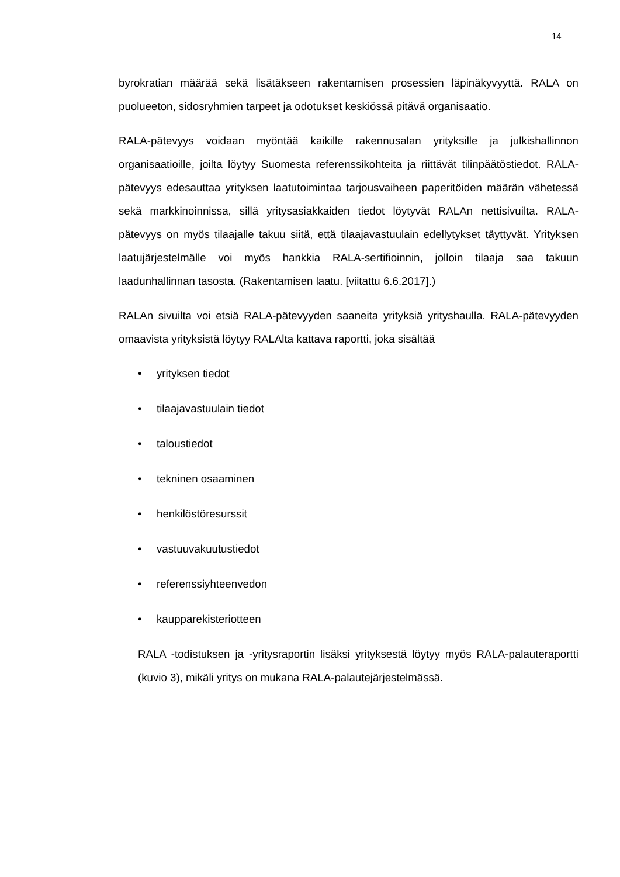14
byrokratian määrää sekä lisätäkseen rakentamisen prosessien läpinäkyvyyttä. RALA on puolueeton, sidosryhmien tarpeet ja odotukset keskiössä pitävä organisaatio.
RALA-pätevyys voidaan myöntää kaikille rakennusalan yrityksille ja julkishallinnon organisaatioille, joilta löytyy Suomesta referenssikohteita ja riittävät tilinpäätöstiedot. RALA-pätevyys edesauttaa yrityksen laatutoimintaa tarjousvaiheen paperitöiden määrän vähetessä sekä markkinoinnissa, sillä yritysasiakkaiden tiedot löytyvät RALAn nettisivuilta. RALA-pätevyys on myös tilaajalle takuu siitä, että tilaajavastuulain edellytykset täyttyvät. Yrityksen laatujärjestelmälle voi myös hankkia RALA-sertifioinnin, jolloin tilaaja saa takuun laadunhallinnan tasosta. (Rakentamisen laatu. [viitattu 6.6.2017].)
RALAn sivuilta voi etsiä RALA-pätevyyden saaneita yrityksiä yrityshaulla. RALA-pätevyyden omaavista yrityksistä löytyy RALAlta kattava raportti, joka sisältää
• yrityksen tiedot
• tilaajavastuulain tiedot
• taloustiedot
• tekninen osaaminen
• henkilöstöresurssit
• vastuuvakuutustiedot
• referenssiyhteenvedon
• kaupparekisteriotteen
RALA -todistuksen ja -yritysraportin lisäksi yrityksestä löytyy myös RALA-palauteraportti (kuvio 3), mikäli yritys on mukana RALA-palautejärjestelmässä.